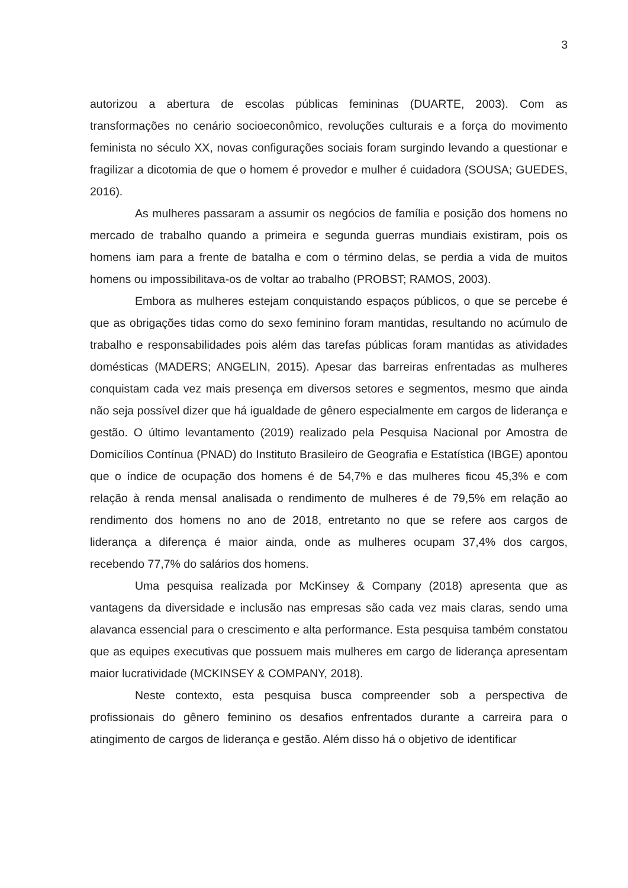3
autorizou a abertura de escolas públicas femininas (DUARTE, 2003). Com as transformações no cenário socioeconômico, revoluções culturais e a força do movimento feminista no século XX, novas configurações sociais foram surgindo levando a questionar e fragilizar a dicotomia de que o homem é provedor e mulher é cuidadora (SOUSA; GUEDES, 2016).
As mulheres passaram a assumir os negócios de família e posição dos homens no mercado de trabalho quando a primeira e segunda guerras mundiais existiram, pois os homens iam para a frente de batalha e com o término delas, se perdia a vida de muitos homens ou impossibilitava-os de voltar ao trabalho (PROBST; RAMOS, 2003).
Embora as mulheres estejam conquistando espaços públicos, o que se percebe é que as obrigações tidas como do sexo feminino foram mantidas, resultando no acúmulo de trabalho e responsabilidades pois além das tarefas públicas foram mantidas as atividades domésticas (MADERS; ANGELIN, 2015). Apesar das barreiras enfrentadas as mulheres conquistam cada vez mais presença em diversos setores e segmentos, mesmo que ainda não seja possível dizer que há igualdade de gênero especialmente em cargos de liderança e gestão. O último levantamento (2019) realizado pela Pesquisa Nacional por Amostra de Domicílios Contínua (PNAD) do Instituto Brasileiro de Geografia e Estatística (IBGE) apontou que o índice de ocupação dos homens é de 54,7% e das mulheres ficou 45,3% e com relação à renda mensal analisada o rendimento de mulheres é de 79,5% em relação ao rendimento dos homens no ano de 2018, entretanto no que se refere aos cargos de liderança a diferença é maior ainda, onde as mulheres ocupam 37,4% dos cargos, recebendo 77,7% do salários dos homens.
Uma pesquisa realizada por McKinsey & Company (2018) apresenta que as vantagens da diversidade e inclusão nas empresas são cada vez mais claras, sendo uma alavanca essencial para o crescimento e alta performance. Esta pesquisa também constatou que as equipes executivas que possuem mais mulheres em cargo de liderança apresentam maior lucratividade (MCKINSEY & COMPANY, 2018).
Neste contexto, esta pesquisa busca compreender sob a perspectiva de profissionais do gênero feminino os desafios enfrentados durante a carreira para o atingimento de cargos de liderança e gestão. Além disso há o objetivo de identificar